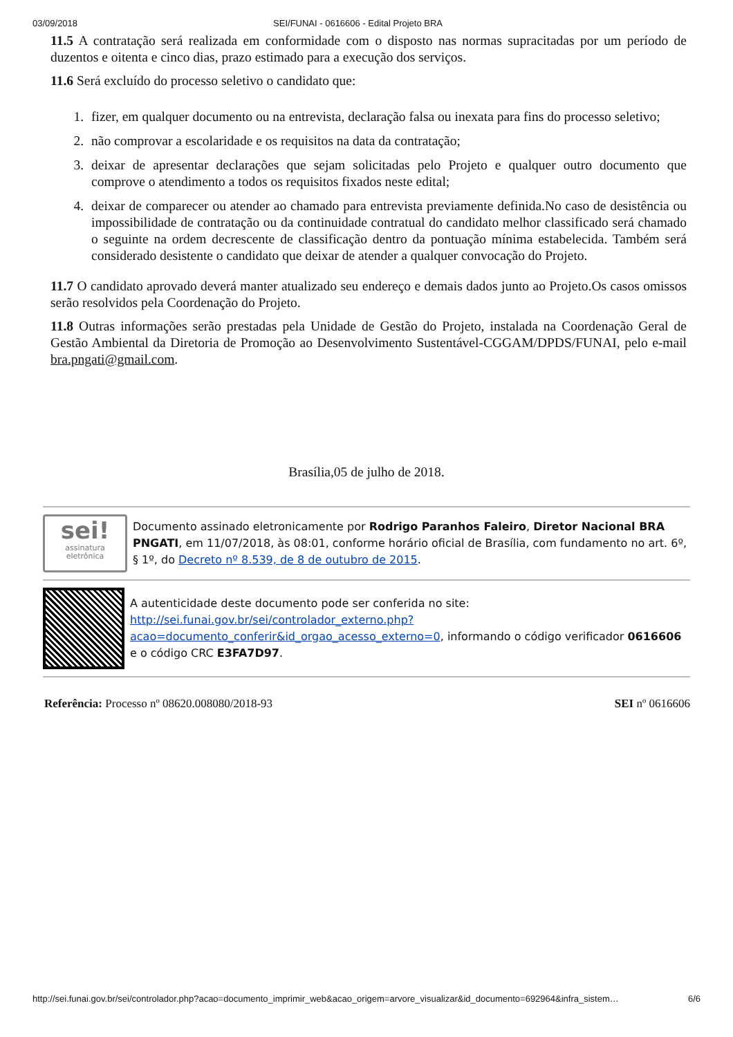03/09/2018 SEI/FUNAI - 0616606 - Edital Projeto BRA
11.5 A contratação será realizada em conformidade com o disposto nas normas supracitadas por um período de duzentos e oitenta e cinco dias, prazo estimado para a execução dos serviços.
11.6 Será excluído do processo seletivo o candidato que:
1. fizer, em qualquer documento ou na entrevista, declaração falsa ou inexata para fins do processo seletivo;
2. não comprovar a escolaridade e os requisitos na data da contratação;
3. deixar de apresentar declarações que sejam solicitadas pelo Projeto e qualquer outro documento que comprove o atendimento a todos os requisitos fixados neste edital;
4. deixar de comparecer ou atender ao chamado para entrevista previamente definida.No caso de desistência ou impossibilidade de contratação ou da continuidade contratual do candidato melhor classificado será chamado o seguinte na ordem decrescente de classificação dentro da pontuação mínima estabelecida. Também será considerado desistente o candidato que deixar de atender a qualquer convocação do Projeto.
11.7 O candidato aprovado deverá manter atualizado seu endereço e demais dados junto ao Projeto.Os casos omissos serão resolvidos pela Coordenação do Projeto.
11.8 Outras informações serão prestadas pela Unidade de Gestão do Projeto, instalada na Coordenação Geral de Gestão Ambiental da Diretoria de Promoção ao Desenvolvimento Sustentável-CGGAM/DPDS/FUNAI, pelo e-mail bra.pngati@gmail.com.
Brasília,05 de julho de 2018.
sei!
assinatura
eletrônica
Documento assinado eletronicamente por Rodrigo Paranhos Faleiro, Diretor Nacional BRA PNGATI, em 11/07/2018, às 08:01, conforme horário oficial de Brasília, com fundamento no art. 6º, § 1º, do Decreto nº 8.539, de 8 de outubro de 2015.
A autenticidade deste documento pode ser conferida no site: http://sei.funai.gov.br/sei/controlador_externo.php?acao=documento_conferir&id_orgao_acesso_externo=0, informando o código verificador 0616606 e o código CRC E3FA7D97.
Referência: Processo nº 08620.008080/2018-93 SEI nº 0616606
http://sei.funai.gov.br/sei/controlador.php?acao=documento_imprimir_web&acao_origem=arvore_visualizar&id_documento=692964&infra_sistem… 6/6